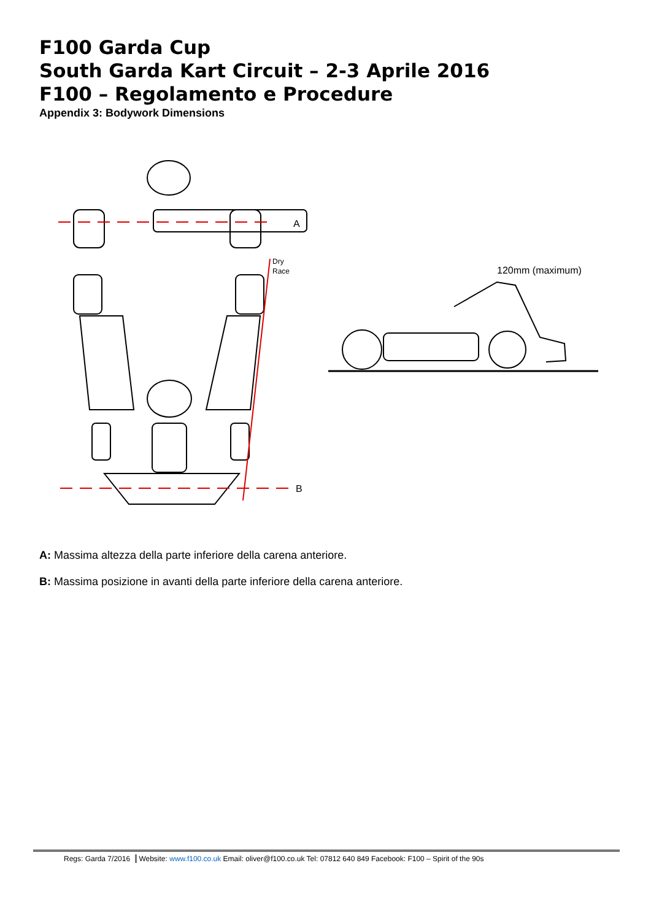F100 Garda Cup
South Garda Kart Circuit – 2-3 Aprile 2016
F100 – Regolamento e Procedure
Appendix 3: Bodywork Dimensions
A
B
Dry
Race
120mm (maximum)
A: Massima altezza della parte inferiore della carena anteriore.
B: Massima posizione in avanti della parte inferiore della carena anteriore.
Regs: Garda 7/2016 Website: www.f100.co.uk Email: oliver@f100.co.uk Tel: 07812 640 849 Facebook: F100 – Spirit of the 90s